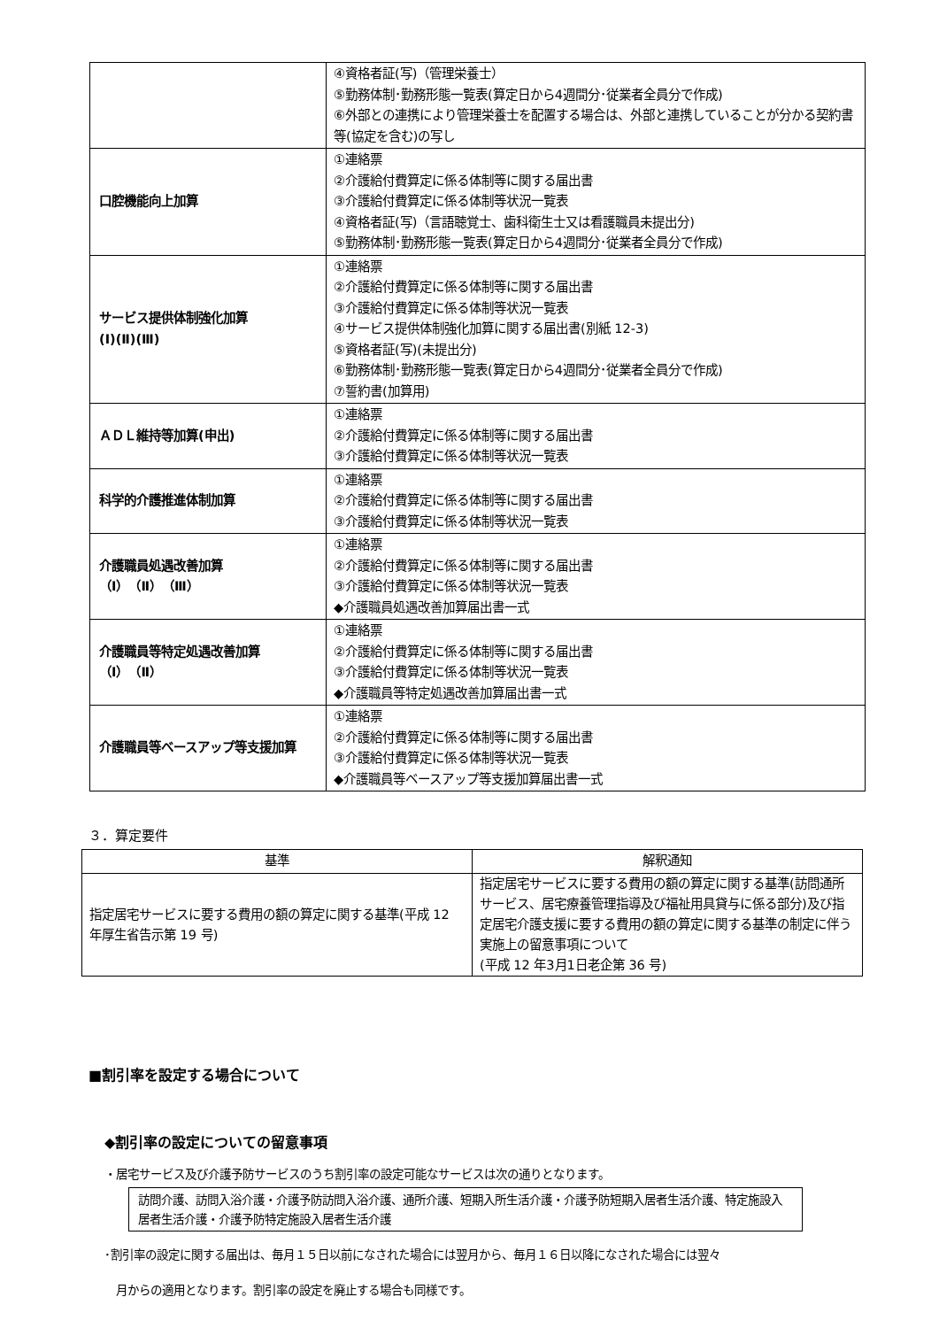| | ④資格者証(写)（管理栄養士） ⑤勤務体制･勤務形態一覧表(算定日から4週間分･従業者全員分で作成) ⑥外部との連携により管理栄養士を配置する場合は、外部と連携していることが分かる契約書等(協定を含む)の写し |
| 口腔機能向上加算 | ①連絡票 ②介護給付費算定に係る体制等に関する届出書 ③介護給付費算定に係る体制等状況一覧表 ④資格者証(写)（言語聴覚士、歯科衛生士又は看護職員未提出分) ⑤勤務体制･勤務形態一覧表(算定日から4週間分･従業者全員分で作成) |
| サービス提供体制強化加算 (Ⅰ)(Ⅱ)(Ⅲ) | ①連絡票 ②介護給付費算定に係る体制等に関する届出書 ③介護給付費算定に係る体制等状況一覧表 ④サービス提供体制強化加算に関する届出書(別紙 12-3) ⑤資格者証(写)(未提出分) ⑥勤務体制･勤務形態一覧表(算定日から4週間分･従業者全員分で作成) ⑦誓約書(加算用) |
| ＡＤＬ維持等加算(申出) | ①連絡票 ②介護給付費算定に係る体制等に関する届出書 ③介護給付費算定に係る体制等状況一覧表 |
| 科学的介護推進体制加算 | ①連絡票 ②介護給付費算定に係る体制等に関する届出書 ③介護給付費算定に係る体制等状況一覧表 |
| 介護職員処遇改善加算 （Ⅰ）（Ⅱ）（Ⅲ） | ①連絡票 ②介護給付費算定に係る体制等に関する届出書 ③介護給付費算定に係る体制等状況一覧表 ◆介護職員処遇改善加算届出書一式 |
| 介護職員等特定処遇改善加算 （Ⅰ）（Ⅱ） | ①連絡票 ②介護給付費算定に係る体制等に関する届出書 ③介護給付費算定に係る体制等状況一覧表 ◆介護職員等特定処遇改善加算届出書一式 |
| 介護職員等ベースアップ等支援加算 | ①連絡票 ②介護給付費算定に係る体制等に関する届出書 ③介護給付費算定に係る体制等状況一覧表 ◆介護職員等ベースアップ等支援加算届出書一式 |
３．算定要件
| 基準 | 解釈通知 |
| --- | --- |
| 指定居宅サービスに要する費用の額の算定に関する基準(平成 12 年厚生省告示第 19 号) | 指定居宅サービスに要する費用の額の算定に関する基準(訪問通所サービス、居宅療養管理指導及び福祉用具貸与に係る部分)及び指定居宅介護支援に要する費用の額の算定に関する基準の制定に伴う実施上の留意事項について (平成 12 年3月1日老企第 36 号) |
■割引率を設定する場合について
◆割引率の設定についての留意事項
・居宅サービス及び介護予防サービスのうち割引率の設定可能なサービスは次の通りとなります。
訪問介護、訪問入浴介護・介護予防訪問入浴介護、通所介護、短期入所生活介護・介護予防短期入居者生活介護、特定施設入居者生活介護・介護予防特定施設入居者生活介護
･割引率の設定に関する届出は、毎月１５日以前になされた場合には翌月から、毎月１６日以降になされた場合には翌々
月からの適用となります。割引率の設定を廃止する場合も同様です。